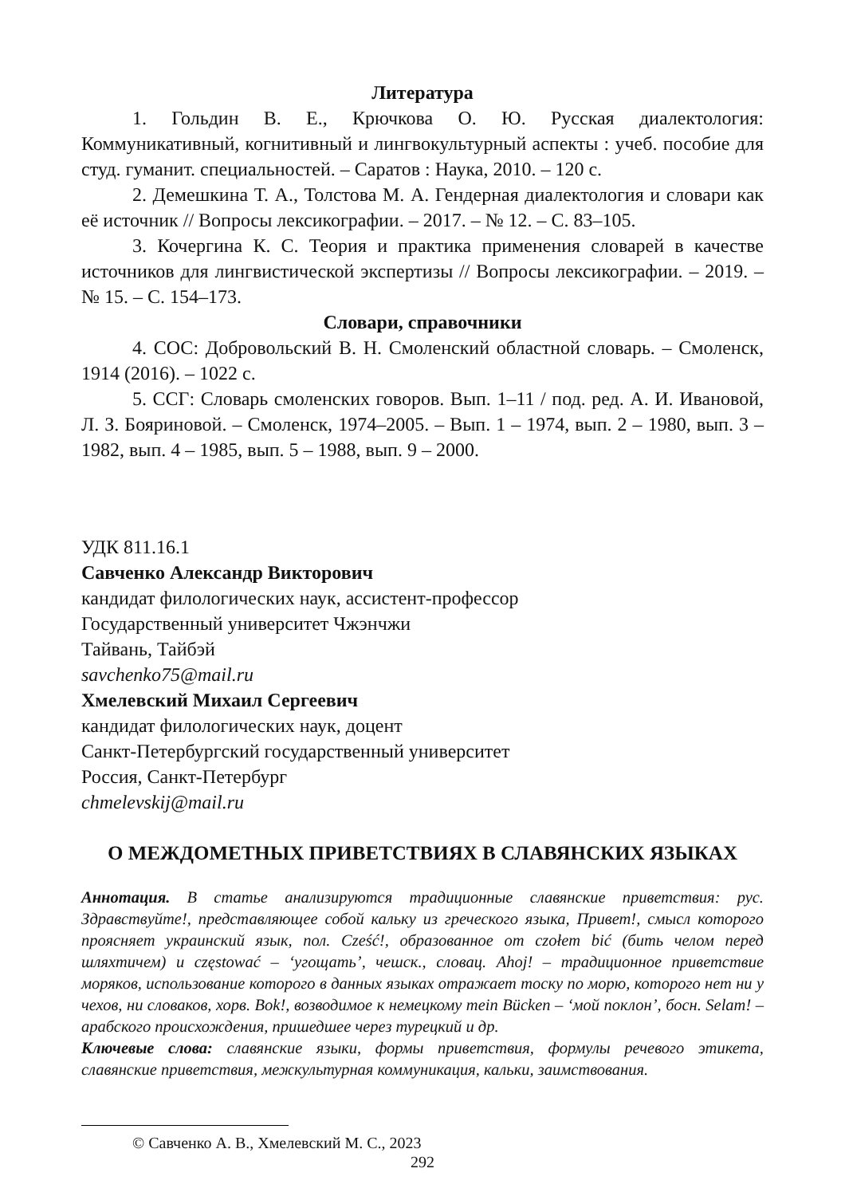Литература
1. Гольдин В. Е., Крючкова О. Ю. Русская диалектология: Коммуникативный, когнитивный и лингвокультурный аспекты : учеб. пособие для студ. гуманит. специальностей. – Саратов : Наука, 2010. – 120 с.
2. Демешкина Т. А., Толстова М. А. Гендерная диалектология и словари как её источник // Вопросы лексикографии. – 2017. – № 12. – С. 83–105.
3. Кочергина К. С. Теория и практика применения словарей в качестве источников для лингвистической экспертизы // Вопросы лексикографии. – 2019. – № 15. – С. 154–173.
Словари, справочники
4. СОС: Добровольский В. Н. Смоленский областной словарь. – Смоленск, 1914 (2016). – 1022 с.
5. ССГ: Словарь смоленских говоров. Вып. 1–11 / под. ред. А. И. Ивановой, Л. З. Бояриновой. – Смоленск, 1974–2005. – Вып. 1 – 1974, вып. 2 – 1980, вып. 3 – 1982, вып. 4 – 1985, вып. 5 – 1988, вып. 9 – 2000.
УДК 811.16.1
Савченко Александр Викторович
кандидат филологических наук, ассистент-профессор
Государственный университет Чжэнчжи
Тайвань, Тайбэй
savchenko75@mail.ru
Хмелевский Михаил Сергеевич
кандидат филологических наук, доцент
Санкт-Петербургский государственный университет
Россия, Санкт-Петербург
chmelevskij@mail.ru
О МЕЖДОМЕТНЫХ ПРИВЕТСТВИЯХ В СЛАВЯНСКИХ ЯЗЫКАХ
Аннотация. В статье анализируются традиционные славянские приветствия: рус. Здравствуйте!, представляющее собой кальку из греческого языка, Привет!, смысл которого проясняет украинский язык, пол. Cześć!, образованное от czołem bić (бить челом перед шляхтичем) и częstować – ‘угощать’, чешск., словац. Ahoj! – традиционное приветствие моряков, использование которого в данных языках отражает тоску по морю, которого нет ни у чехов, ни словаков, хорв. Bok!, возводимое к немецкому mein Bücken – ‘мой поклон’, босн. Selam! – арабского происхождения, пришедшее через турецкий и др.
Ключевые слова: славянские языки, формы приветствия, формулы речевого этикета, славянские приветствия, межкультурная коммуникация, кальки, заимствования.
© Савченко А. В., Хмелевский М. С., 2023
292